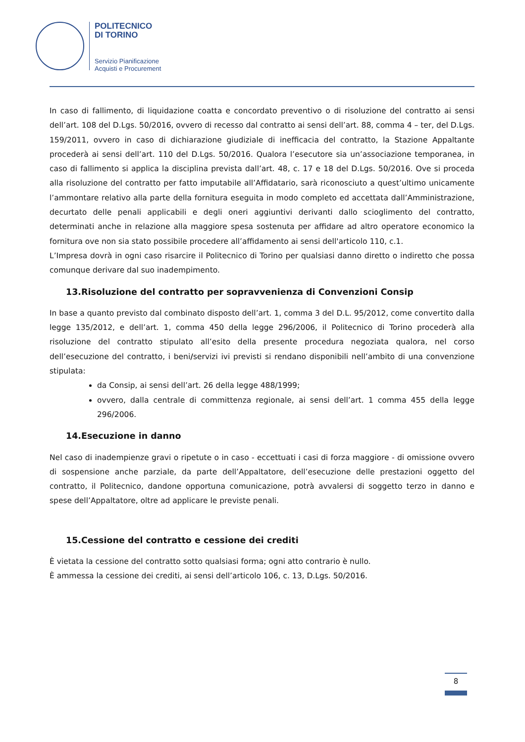POLITECNICO
DI TORINO
Servizio Pianificazione
Acquisti e Procurement
In caso di fallimento, di liquidazione coatta e concordato preventivo o di risoluzione del contratto ai sensi dell’art. 108 del D.Lgs. 50/2016, ovvero di recesso dal contratto ai sensi dell’art. 88, comma 4 – ter, del D.Lgs. 159/2011, ovvero in caso di dichiarazione giudiziale di inefficacia del contratto, la Stazione Appaltante procederà ai sensi dell’art. 110 del D.Lgs. 50/2016. Qualora l’esecutore sia un’associazione temporanea, in caso di fallimento si applica la disciplina prevista dall’art. 48, c. 17 e 18 del D.Lgs. 50/2016. Ove si proceda alla risoluzione del contratto per fatto imputabile all’Affidatario, sarà riconosciuto a quest’ultimo unicamente l’ammontare relativo alla parte della fornitura eseguita in modo completo ed accettata dall’Amministrazione, decurtato delle penali applicabili e degli oneri aggiuntivi derivanti dallo scioglimento del contratto, determinati anche in relazione alla maggiore spesa sostenuta per affidare ad altro operatore economico la fornitura ove non sia stato possibile procedere all’affidamento ai sensi dell'articolo 110, c.1.
L’Impresa dovrà in ogni caso risarcire il Politecnico di Torino per qualsiasi danno diretto o indiretto che possa comunque derivare dal suo inadempimento.
13.Risoluzione del contratto per sopravvenienza di Convenzioni Consip
In base a quanto previsto dal combinato disposto dell’art. 1, comma 3 del D.L. 95/2012, come convertito dalla legge 135/2012, e dell’art. 1, comma 450 della legge 296/2006, il Politecnico di Torino procederà alla risoluzione del contratto stipulato all’esito della presente procedura negoziata qualora, nel corso dell’esecuzione del contratto, i beni/servizi ivi previsti si rendano disponibili nell’ambito di una convenzione stipulata:
da Consip, ai sensi dell’art. 26 della legge 488/1999;
ovvero, dalla centrale di committenza regionale, ai sensi dell’art. 1 comma 455 della legge 296/2006.
14.Esecuzione in danno
Nel caso di inadempienze gravi o ripetute o in caso - eccettuati i casi di forza maggiore - di omissione ovvero di sospensione anche parziale, da parte dell’Appaltatore, dell’esecuzione delle prestazioni oggetto del contratto, il Politecnico, dandone opportuna comunicazione, potrà avvalersi di soggetto terzo in danno e spese dell’Appaltatore, oltre ad applicare le previste penali.
15.Cessione del contratto e cessione dei crediti
È vietata la cessione del contratto sotto qualsiasi forma; ogni atto contrario è nullo.
È ammessa la cessione dei crediti, ai sensi dell’articolo 106, c. 13, D.Lgs. 50/2016.
8